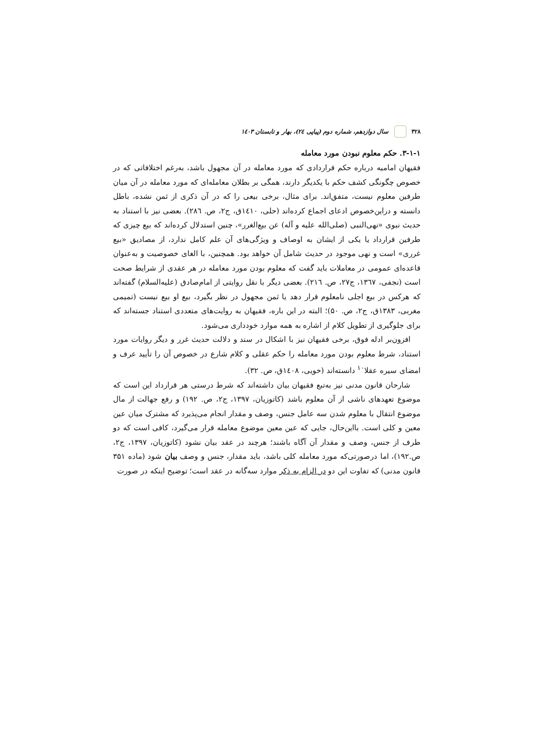۳۲۸ سال دوازدهم، شماره دوم (پیاپی ۲٤)، بهار و تابستان ۱٤۰۳
۳-۱-۱. حکم معلوم نبودن مورد معامله
فقیهان امامیه درباره حکم قراردادی که مورد معامله در آن مجهول باشد، به‌رغم اختلافاتی که در خصوص چگونگی کشف حکم با یکدیگر دارند، همگی بر بطلان معامله‌ای که مورد معامله در آن میان طرفین معلوم نیست، متفق‌اند. برای مثال، برخی بیعی را که در آن ذکری از ثمن نشده، باطل دانسته و دراین‌خصوص ادعای اجماع کرده‌اند (حلی، ۱٤۱۰ق، ج۲، ص. ۲۸٦). بعضی نیز با استناد به حدیث نبوی «نهی‌النبی (صلی‌الله علیه و آله) عن بیع‌الغرر»، چنین استدلال کرده‌اند که بیع چیزی که طرفین قرارداد یا یکی از ایشان به اوصاف و ویژگی‌های آن علم کامل ندارد، از مصادیق «بیع غرری» است و نهی موجود در حدیث شامل آن خواهد بود. همچنین، با الغای خصوصیت و به‌عنوان قاعده‌ای عمومی در معاملات باید گفت که معلوم بودن مورد معامله در هر عقدی از شرایط صحت است (نجفی، ۱۳٦۷، ج۲۷، ص. ۲۱٦). بعضی دیگر با نقل روایتی از امام‌صادق (علیه‌السلام) گفته‌اند که هرکس در بیع اجلی نامعلوم قرار دهد یا ثمن مجهول در نظر بگیرد، بیع او بیع نیست (تمیمی مغربی، ۱۳۸۳ق، ج۲، ص. ۵۰)؛ البته در این باره، فقیهان به روایت‌های متعددی استناد جسته‌اند که برای جلوگیری از تطویل کلام از اشاره به همه موارد خودداری می‌شود.
افزون‌بر ادله فوق، برخی فقیهان نیز با اشکال در سند و دلالت حدیث غرر و دیگر روایات مورد استناد، شرط معلوم بودن مورد معامله را حکم عقلی و کلام شارع در خصوص آن را تأیید عرف و امضای سیره عقلا<sup>۱۰</sup> دانسته‌اند (خویی، ۱٤۰۸ق، ص. ۳۲).
شارحان قانون مدنی نیز به‌تبع فقیهان بیان داشته‌اند که شرط درستی هر قرارداد این است که موضوع تعهدهای ناشی از آن معلوم باشد (کاتوزیان، ۱۳۹۷، ج۲، ص. ۱۹۲) و رفع جهالت از مال موضوع انتقال با معلوم شدن سه عامل جنس، وصف و مقدار انجام می‌پذیرد که مشترک میان عین معین و کلی است. بااین‌حال، جایی که عین معین موضوع معامله قرار می‌گیرد، کافی است که دو طرف از جنس، وصف و مقدار آن آگاه باشند؛ هرچند در عقد بیان نشود (کاتوزیان، ۱۳۹۷، ج۲، ص.۱۹۲)، اما درصورتی‌که مورد معامله کلی باشد، باید مقدار، جنس و وصف بیان شود (ماده ۳۵۱ قانون مدنی) که تفاوت این دو در الزام به ذکر موارد سه‌گانه در عقد است؛ توضیح اینکه در صورت